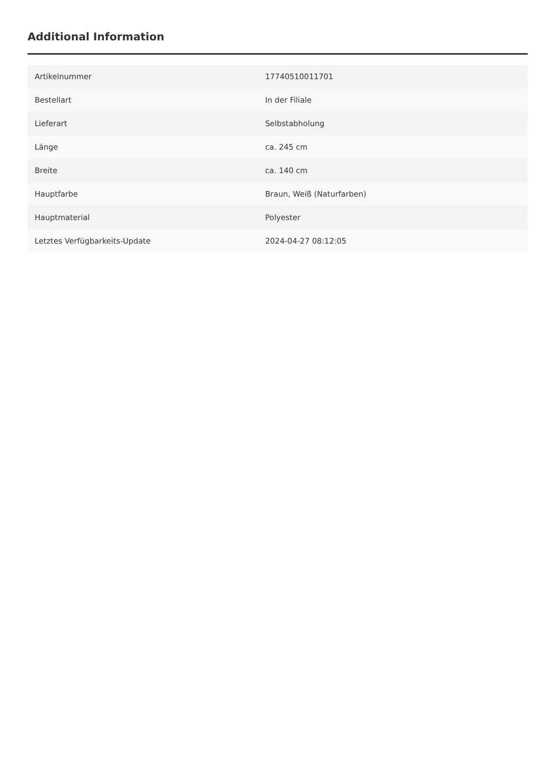Additional Information
| Artikelnummer | 17740510011701 |
| Bestellart | In der Filiale |
| Lieferart | Selbstabholung |
| Länge | ca. 245 cm |
| Breite | ca. 140 cm |
| Hauptfarbe | Braun, Weiß (Naturfarben) |
| Hauptmaterial | Polyester |
| Letztes Verfügbarkeits-Update | 2024-04-27 08:12:05 |